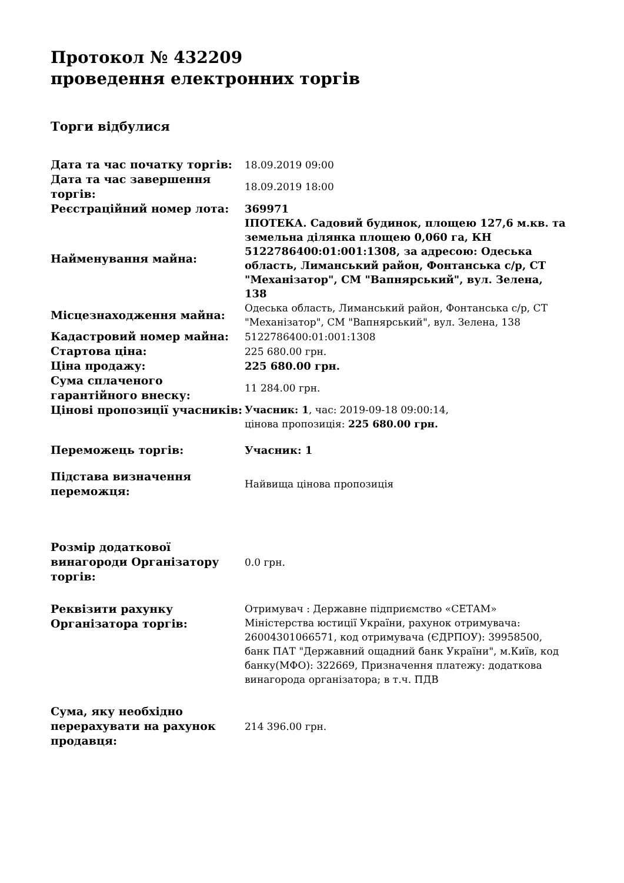Протокол № 432209
проведення електронних торгів
Торги відбулися
| Дата та час початку торгів: | 18.09.2019 09:00 |
| Дата та час завершення торгів: | 18.09.2019 18:00 |
| Реєстраційний номер лота: | 369971 |
| Найменування майна: | ІПОТЕКА. Садовий будинок, площею 127,6 м.кв. та земельна ділянка площею 0,060 га, КН 5122786400:01:001:1308, за адресою: Одеська область, Лиманський район, Фонтанська с/р, СТ "Механізатор", СМ "Вапнярський", вул. Зелена, 138 |
| Місцезнаходження майна: | Одеська область, Лиманський район, Фонтанська с/р, СТ "Механізатор", СМ "Вапнярський", вул. Зелена, 138 |
| Кадастровий номер майна: | 5122786400:01:001:1308 |
| Стартова ціна: | 225 680.00 грн. |
| Ціна продажу: | 225 680.00 грн. |
| Сума сплаченого гарантійного внеску: | 11 284.00 грн. |
| Цінові пропозиції учасників: | Учасник: 1 , час: 2019-09-18 09:00:14, цінова пропозиція: 225 680.00 грн. |
| Переможець торгів: | Учасник: 1 |
| Підстава визначення переможця: | Найвища цінова пропозиція |
| Розмір додаткової винагороди Організатору торгів: | 0.0 грн. |
| Реквізити рахунку Організатора торгів: | Отримувач : Державне підприємство «СЕТАМ» Міністерства юстиції України, рахунок отримувача: 26004301066571, код отримувача (ЄДРПОУ): 39958500, банк ПАТ "Державний ощадний банк України", м.Київ, код банку(МФО): 322669, Призначення платежу: додаткова винагорода організатора; в т.ч. ПДВ |
| Сума, яку необхідно перерахувати на рахунок продавця: | 214 396.00 грн. |